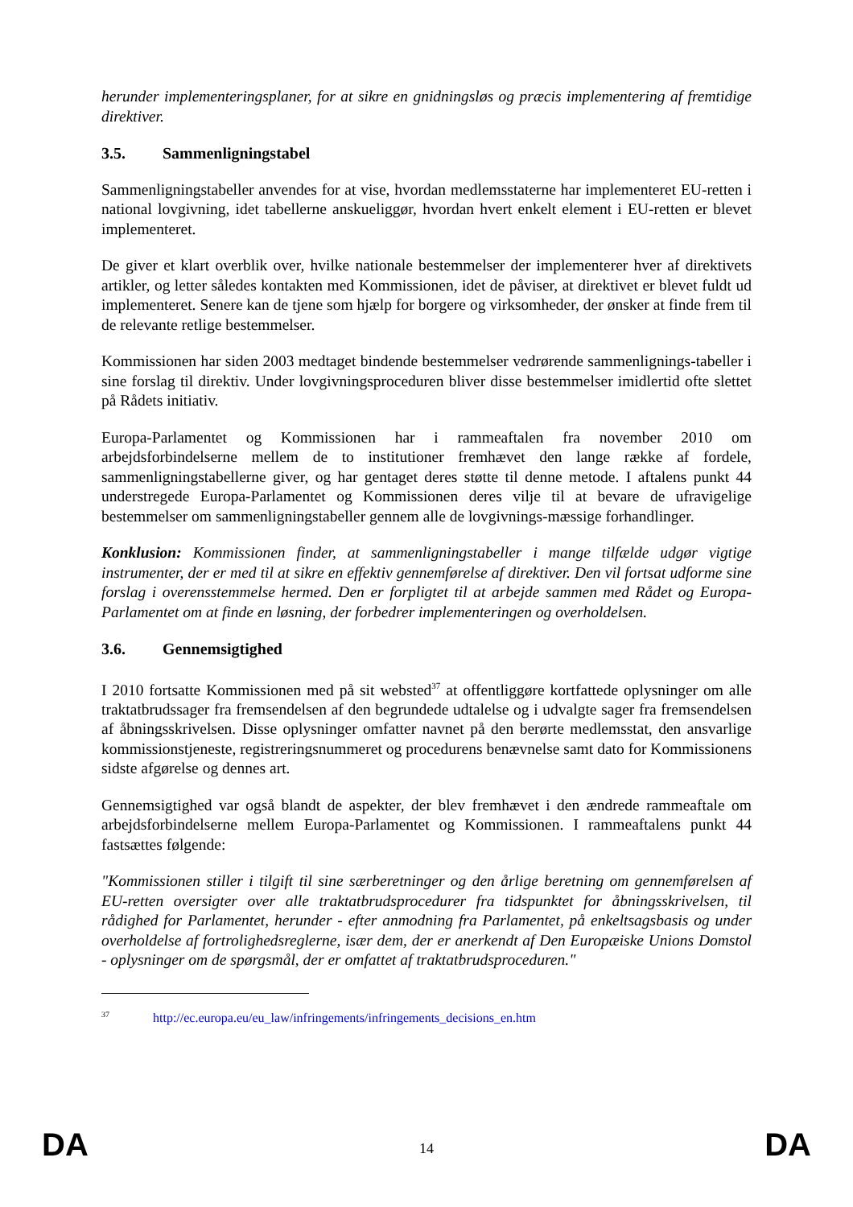herunder implementeringsplaner, for at sikre en gnidningsløs og præcis implementering af fremtidige direktiver.
3.5. Sammenligningstabel
Sammenligningstabeller anvendes for at vise, hvordan medlemsstaterne har implementeret EU-retten i national lovgivning, idet tabellerne anskueliggør, hvordan hvert enkelt element i EU-retten er blevet implementeret.
De giver et klart overblik over, hvilke nationale bestemmelser der implementerer hver af direktivets artikler, og letter således kontakten med Kommissionen, idet de påviser, at direktivet er blevet fuldt ud implementeret. Senere kan de tjene som hjælp for borgere og virksomheder, der ønsker at finde frem til de relevante retlige bestemmelser.
Kommissionen har siden 2003 medtaget bindende bestemmelser vedrørende sammenlignings-tabeller i sine forslag til direktiv. Under lovgivningsproceduren bliver disse bestemmelser imidlertid ofte slettet på Rådets initiativ.
Europa-Parlamentet og Kommissionen har i rammeaftalen fra november 2010 om arbejdsforbindelserne mellem de to institutioner fremhævet den lange række af fordele, sammenligningstabellerne giver, og har gentaget deres støtte til denne metode. I aftalens punkt 44 understregede Europa-Parlamentet og Kommissionen deres vilje til at bevare de ufravigelige bestemmelser om sammenligningstabeller gennem alle de lovgivnings-mæssige forhandlinger.
Konklusion: Kommissionen finder, at sammenligningstabeller i mange tilfælde udgør vigtige instrumenter, der er med til at sikre en effektiv gennemførelse af direktiver. Den vil fortsat udforme sine forslag i overensstemmelse hermed. Den er forpligtet til at arbejde sammen med Rådet og Europa-Parlamentet om at finde en løsning, der forbedrer implementeringen og overholdelsen.
3.6. Gennemsigtighed
I 2010 fortsatte Kommissionen med på sit websted<sup>37</sup> at offentliggøre kortfattede oplysninger om alle traktatbrudssager fra fremsendelsen af den begrundede udtalelse og i udvalgte sager fra fremsendelsen af åbningsskrivelsen. Disse oplysninger omfatter navnet på den berørte medlemsstat, den ansvarlige kommissionstjeneste, registreringsnummeret og procedurens benævnelse samt dato for Kommissionens sidste afgørelse og dennes art.
Gennemsigtighed var også blandt de aspekter, der blev fremhævet i den ændrede rammeaftale om arbejdsforbindelserne mellem Europa-Parlamentet og Kommissionen. I rammeaftalens punkt 44 fastsættes følgende:
"Kommissionen stiller i tilgift til sine særberetninger og den årlige beretning om gennemførelsen af EU-retten oversigter over alle traktatbrudsprocedurer fra tidspunktet for åbningsskrivelsen, til rådighed for Parlamentet, herunder - efter anmodning fra Parlamentet, på enkeltsagsbasis og under overholdelse af fortrolighedsreglerne, især dem, der er anerkendt af Den Europæiske Unions Domstol - oplysninger om de spørgsmål, der er omfattet af traktatbrudsproceduren."
<sup>37</sup> http://ec.europa.eu/eu_law/infringements/infringements_decisions_en.htm
DA 14 DA